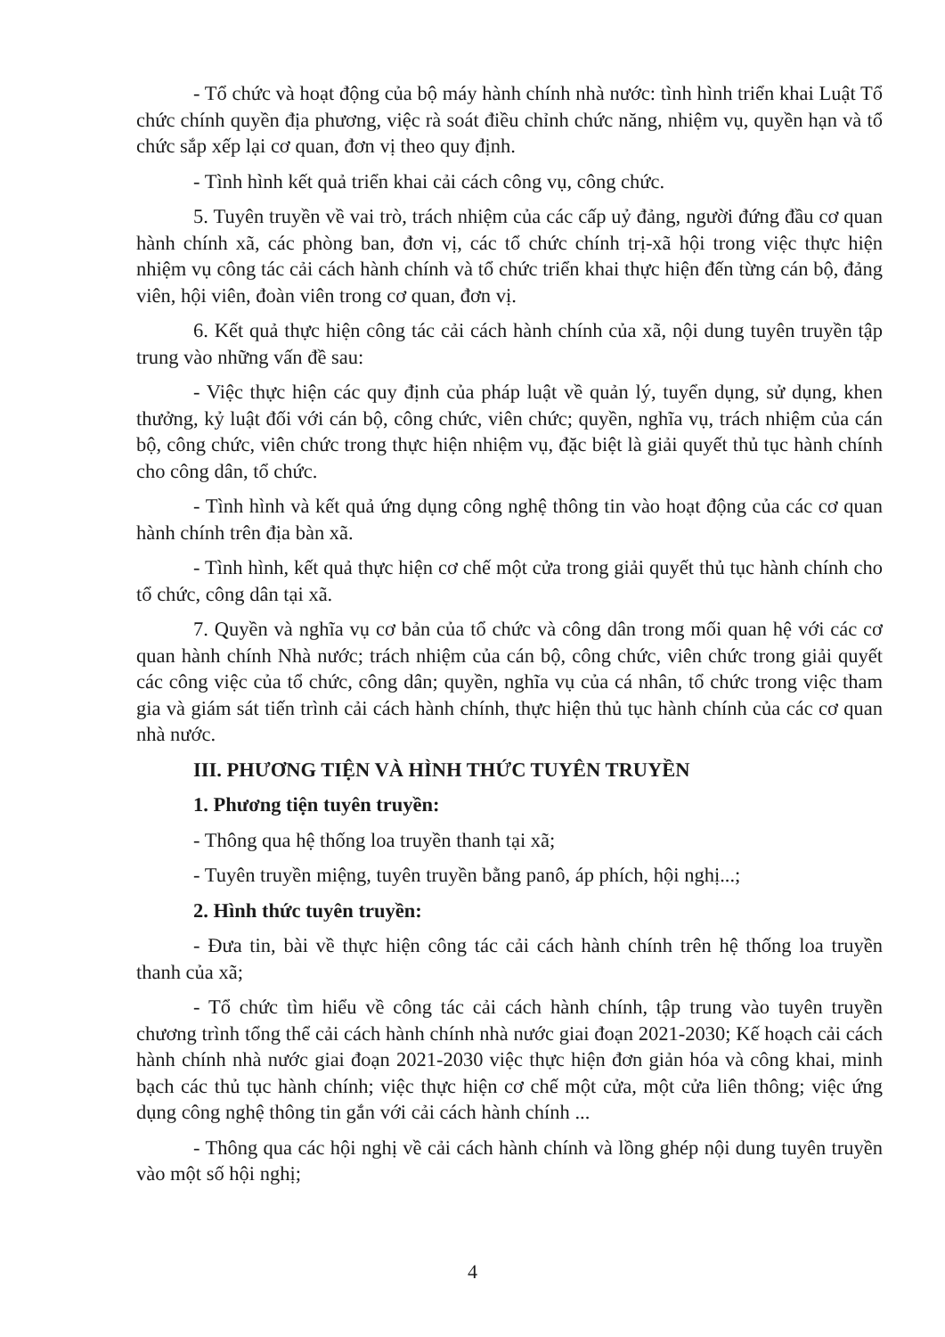- Tổ chức và hoạt động của bộ máy hành chính nhà nước: tình hình triển khai Luật Tổ chức chính quyền địa phương, việc rà soát điều chỉnh chức năng, nhiệm vụ, quyền hạn và tổ chức sắp xếp lại cơ quan, đơn vị theo quy định.
- Tình hình kết quả triển khai cải cách công vụ, công chức.
5. Tuyên truyền về vai trò, trách nhiệm của các cấp uỷ đảng, người đứng đầu cơ quan hành chính xã, các phòng ban, đơn vị, các tổ chức chính trị-xã hội trong việc thực hiện nhiệm vụ công tác cải cách hành chính và tổ chức triển khai thực hiện đến từng cán bộ, đảng viên, hội viên, đoàn viên trong cơ quan, đơn vị.
6. Kết quả thực hiện công tác cải cách hành chính của xã, nội dung tuyên truyền tập trung vào những vấn đề sau:
- Việc thực hiện các quy định của pháp luật về quản lý, tuyển dụng, sử dụng, khen thưởng, kỷ luật đối với cán bộ, công chức, viên chức; quyền, nghĩa vụ, trách nhiệm của cán bộ, công chức, viên chức trong thực hiện nhiệm vụ, đặc biệt là giải quyết thủ tục hành chính cho công dân, tổ chức.
- Tình hình và kết quả ứng dụng công nghệ thông tin vào hoạt động của các cơ quan hành chính trên địa bàn xã.
- Tình hình, kết quả thực hiện cơ chế một cửa trong giải quyết thủ tục hành chính cho tổ chức, công dân tại xã.
7. Quyền và nghĩa vụ cơ bản của tổ chức và công dân trong mối quan hệ với các cơ quan hành chính Nhà nước; trách nhiệm của cán bộ, công chức, viên chức trong giải quyết các công việc của tổ chức, công dân; quyền, nghĩa vụ của cá nhân, tổ chức trong việc tham gia và giám sát tiến trình cải cách hành chính, thực hiện thủ tục hành chính của các cơ quan nhà nước.
III. PHƯƠNG TIỆN VÀ HÌNH THỨC TUYÊN TRUYỀN
1. Phương tiện tuyên truyền:
- Thông qua hệ thống loa truyền thanh tại xã;
- Tuyên truyền miệng, tuyên truyền bằng panô, áp phích, hội nghị...;
2. Hình thức tuyên truyền:
- Đưa tin, bài về thực hiện công tác cải cách hành chính trên hệ thống loa truyền thanh của xã;
- Tổ chức tìm hiểu về công tác cải cách hành chính, tập trung vào tuyên truyền chương trình tổng thể cải cách hành chính nhà nước giai đoạn 2021-2030; Kế hoạch cải cách hành chính nhà nước giai đoạn 2021-2030 việc thực hiện đơn giản hóa và công khai, minh bạch các thủ tục hành chính; việc thực hiện cơ chế một cửa, một cửa liên thông; việc ứng dụng công nghệ thông tin gắn với cải cách hành chính ...
- Thông qua các hội nghị về cải cách hành chính và lồng ghép nội dung tuyên truyền vào một số hội nghị;
4